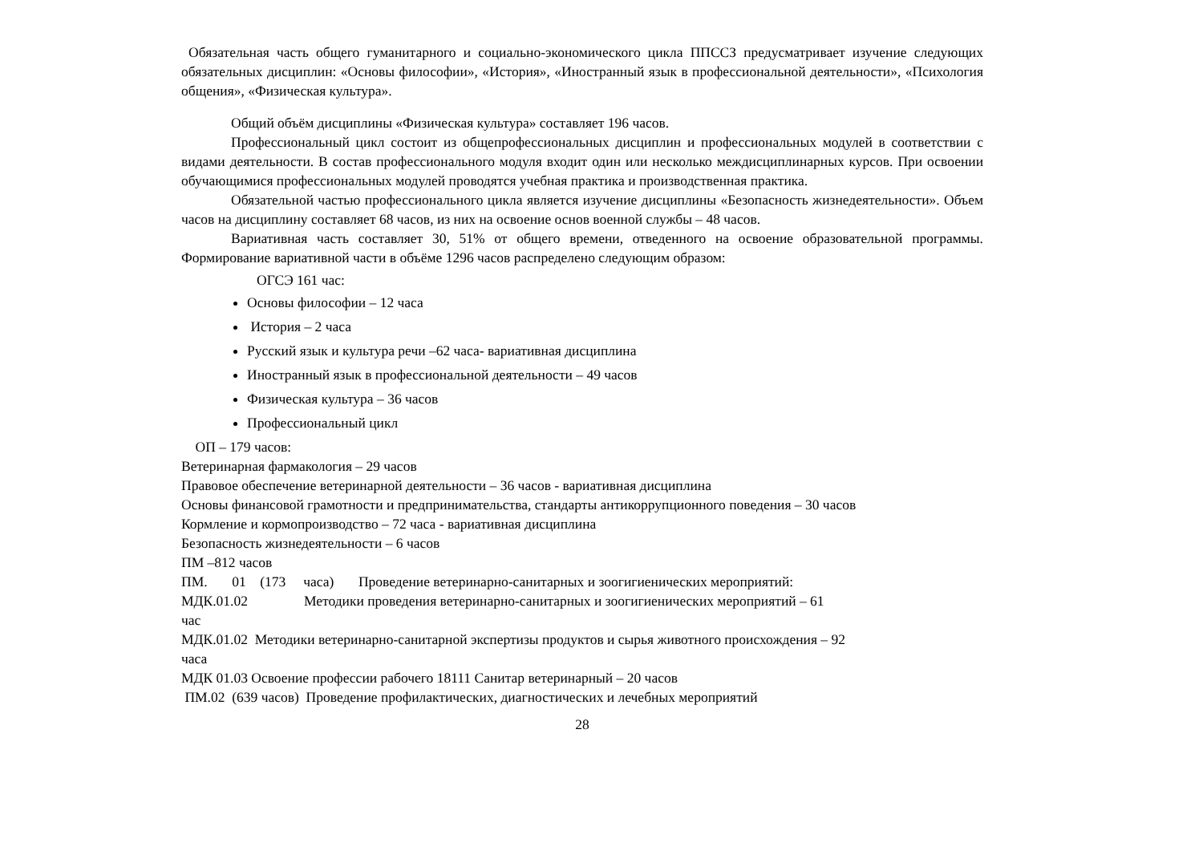Обязательная часть общего гуманитарного и социально-экономического цикла ППССЗ предусматривает изучение следующих обязательных дисциплин: «Основы философии», «История», «Иностранный язык в профессиональной деятельности», «Психология общения», «Физическая культура».
Общий объём дисциплины «Физическая культура» составляет 196 часов.
Профессиональный цикл состоит из общепрофессиональных дисциплин и профессиональных модулей в соответствии с видами деятельности. В состав профессионального модуля входит один или несколько междисциплинарных курсов. При освоении обучающимися профессиональных модулей проводятся учебная практика и производственная практика.
Обязательной частью профессионального цикла является изучение дисциплины «Безопасность жизнедеятельности». Объем часов на дисциплину составляет 68 часов, из них на освоение основ военной службы – 48 часов.
Вариативная часть составляет 30, 51% от общего времени, отведенного на освоение образовательной программы. Формирование вариативной части в объёме 1296 часов распределено следующим образом:
ОГСЭ 161 час:
Основы философии – 12 часа
История – 2 часа
Русский язык и культура речи –62 часа- вариативная дисциплина
Иностранный язык в профессиональной деятельности – 49 часов
Физическая культура – 36 часов
Профессиональный цикл
ОП – 179 часов:
Ветеринарная фармакология – 29 часов
Правовое обеспечение ветеринарной деятельности – 36 часов - вариативная дисциплина
Основы финансовой грамотности и предпринимательства, стандарты антикоррупционного поведения – 30 часов
Кормление и кормопроизводство – 72 часа - вариативная дисциплина
Безопасность жизнедеятельности – 6 часов
ПМ –812 часов
ПМ. 01 (173 часа) Проведение ветеринарно-санитарных и зоогигиенических мероприятий:
МДК.01.02 Методики проведения ветеринарно-санитарных и зоогигиенических мероприятий – 61
час
МДК.01.02 Методики ветеринарно-санитарной экспертизы продуктов и сырья животного происхождения – 92
часа
МДК 01.03 Освоение профессии рабочего 18111 Санитар ветеринарный – 20 часов
ПМ.02 (639 часов) Проведение профилактических, диагностических и лечебных мероприятий
28